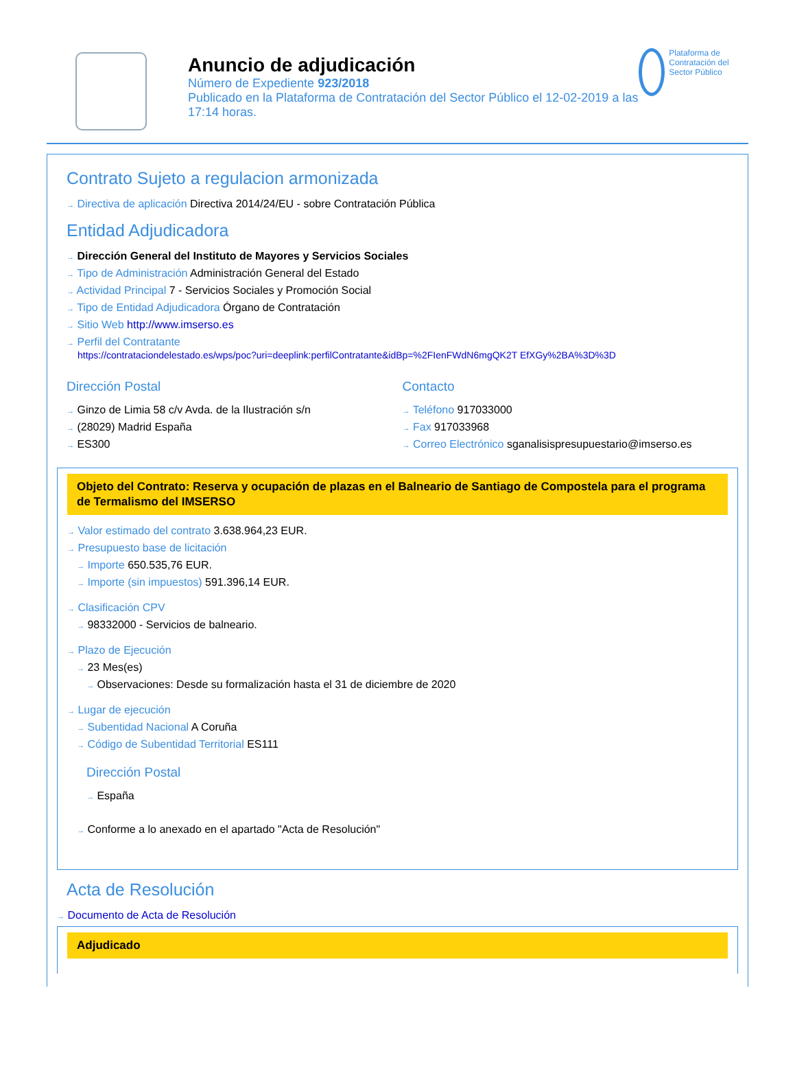Anuncio de adjudicación
Número de Expediente 923/2018
Publicado en la Plataforma de Contratación del Sector Público el 12-02-2019 a las 17:14 horas.
Plataforma de Contratación del Sector Público
Contrato Sujeto a regulacion armonizada
→ Directiva de aplicación Directiva 2014/24/EU - sobre Contratación Pública
Entidad Adjudicadora
→ Dirección General del Instituto de Mayores y Servicios Sociales
→ Tipo de Administración Administración General del Estado
→ Actividad Principal 7 - Servicios Sociales y Promoción Social
→ Tipo de Entidad Adjudicadora Órgano de Contratación
→ Sitio Web http://www.imserso.es
→ Perfil del Contratante
https://contrataciondelestado.es/wps/poc?uri=deeplink:perfilContratante&idBp=%2FIenFWdN6mgQK2T EfXGy%2BA%3D%3D
Dirección Postal
→ Ginzo de Limia 58 c/v Avda. de la Ilustración s/n
→ (28029) Madrid España
→ ES300
Contacto
→ Teléfono 917033000
→ Fax 917033968
→ Correo Electrónico sganalisispresupuestario@imserso.es
Objeto del Contrato: Reserva y ocupación de plazas en el Balneario de Santiago de Compostela para el programa de Termalismo del IMSERSO
→ Valor estimado del contrato 3.638.964,23 EUR.
→ Presupuesto base de licitación
→ Importe 650.535,76 EUR.
→ Importe (sin impuestos) 591.396,14 EUR.
→ Clasificación CPV
→ 98332000 - Servicios de balneario.
→ Plazo de Ejecución
→ 23 Mes(es)
→ Observaciones: Desde su formalización hasta el 31 de diciembre de 2020
→ Lugar de ejecución
→ Subentidad Nacional A Coruña
→ Código de Subentidad Territorial ES111
Dirección Postal
→ España
→ Conforme a lo anexado en el apartado "Acta de Resolución"
Acta de Resolución
→ Documento de Acta de Resolución
Adjudicado